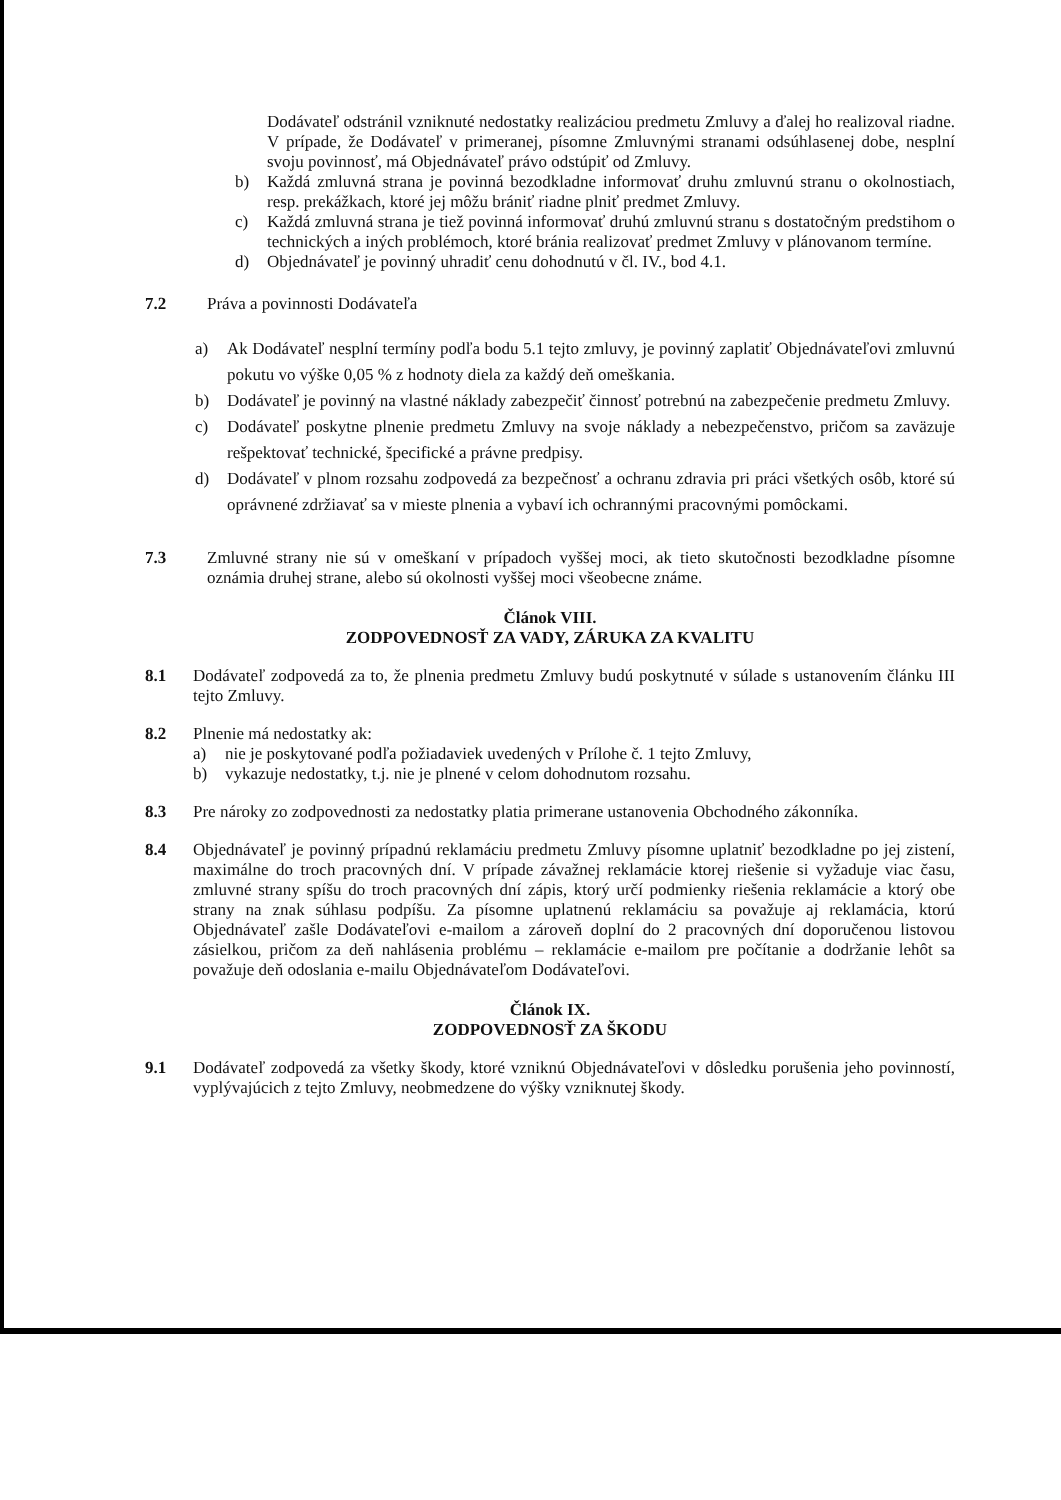Dodávateľ odstránil vzniknuté nedostatky realizáciou predmetu Zmluvy a ďalej ho realizoval riadne. V prípade, že Dodávateľ v primeranej, písomne Zmluvnými stranami odsúhlasenej dobe, nesplní svoju povinnosť, má Objednávateľ právo odstúpiť od Zmluvy.
b) Každá zmluvná strana je povinná bezodkladne informovať druhu zmluvnú stranu o okolnostiach, resp. prekážkach, ktoré jej môžu brániť riadne plniť predmet Zmluvy.
c) Každá zmluvná strana je tiež povinná informovať druhú zmluvnú stranu s dostatočným predstihom o technických a iných problémoch, ktoré bránia realizovať predmet Zmluvy v plánovanom termíne.
d) Objednávateľ je povinný uhradiť cenu dohodnutú v čl. IV., bod 4.1.
7.2 Práva a povinnosti Dodávateľa
a) Ak Dodávateľ nesplní termíny podľa bodu 5.1 tejto zmluvy, je povinný zaplatiť Objednávateľovi zmluvnú pokutu vo výške 0,05 % z hodnoty diela za každý deň omeškania.
b) Dodávateľ je povinný na vlastné náklady zabezpečiť činnosť potrebnú na zabezpečenie predmetu Zmluvy.
c) Dodávateľ poskytne plnenie predmetu Zmluvy na svoje náklady a nebezpečenstvo, pričom sa zaväzuje rešpektovať technické, špecifické a právne predpisy.
d) Dodávateľ v plnom rozsahu zodpovedá za bezpečnosť a ochranu zdravia pri práci všetkých osôb, ktoré sú oprávnené zdržiavať sa v mieste plnenia a vybaví ich ochrannými pracovnými pomôckami.
7.3 Zmluvné strany nie sú v omeškaní v prípadoch vyššej moci, ak tieto skutočnosti bezodkladne písomne oznámia druhej strane, alebo sú okolnosti vyššej moci všeobecne známe.
Článok VIII.
ZODPOVEDNOSŤ ZA VADY, ZÁRUKA ZA KVALITU
8.1 Dodávateľ zodpovedá za to, že plnenia predmetu Zmluvy budú poskytnuté v súlade s ustanovením článku III tejto Zmluvy.
8.2 Plnenie má nedostatky ak:
a) nie je poskytované podľa požiadaviek uvedených v Prílohe č. 1 tejto Zmluvy,
b) vykazuje nedostatky, t.j. nie je plnené v celom dohodnutom rozsahu.
8.3 Pre nároky zo zodpovednosti za nedostatky platia primerane ustanovenia Obchodného zákonníka.
8.4 Objednávateľ je povinný prípadnú reklamáciu predmetu Zmluvy písomne uplatniť bezodkladne po jej zistení, maximálne do troch pracovných dní. V prípade závažnej reklamácie ktorej riešenie si vyžaduje viac času, zmluvné strany spíšu do troch pracovných dní zápis, ktorý určí podmienky riešenia reklamácie a ktorý obe strany na znak súhlasu podpíšu. Za písomne uplatnenú reklamáciu sa považuje aj reklamácia, ktorú Objednávateľ zašle Dodávateľovi e-mailom a zároveň doplní do 2 pracovných dní doporučenou listovou zásielkou, pričom za deň nahlásenia problému – reklamácie e-mailom pre počítanie a dodržanie lehôt sa považuje deň odoslania e-mailu Objednávateľom Dodávateľovi.
Článok IX.
ZODPOVEDNOSŤ ZA ŠKODU
9.1 Dodávateľ zodpovedá za všetky škody, ktoré vzniknú Objednávateľovi v dôsledku porušenia jeho povinností, vyplývajúcich z tejto Zmluvy, neobmedzene do výšky vzniknutej škody.